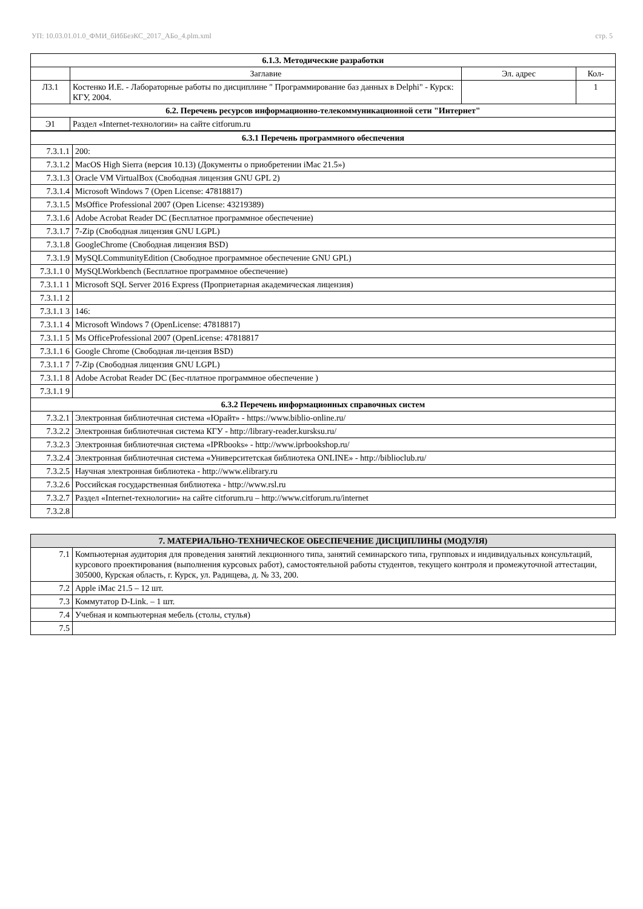УП: 10.03.01.01.0_ФМИ_бИбБезКС_2017_АБо_4.plm.xml стр. 5
| 6.1.3. Методические разработки | | | |
| --- | --- | --- | --- |
| | Заглавие | Эл. адрес | Кол- |
| Л3.1 | Костенко И.Е. - Лабораторные работы по дисциплине " Программирование баз данных в Delphi" - Курск: КГУ, 2004. | | 1 |
| 6.2. Перечень ресурсов информационно-телекоммуникационной сети "Интернет" | | | |
| Э1 | Раздел «Internet-технологии» на сайте citforum.ru | | |
| 6.3.1 Перечень программного обеспечения | |
| --- | --- |
| 7.3.1.1 | 200: |
| 7.3.1.2 | MacOS High Sierra (версия 10.13) (Документы о приобретении iMac 21.5») |
| 7.3.1.3 | Oracle VM VirtualBox (Свободная лицензия GNU GPL 2) |
| 7.3.1.4 | Microsoft Windows 7 (Open License: 47818817) |
| 7.3.1.5 | MsOffice Professional 2007 (Open License: 43219389) |
| 7.3.1.6 | Adobe Acrobat Reader DC (Бесплатное программное обеспечение) |
| 7.3.1.7 | 7-Zip (Свободная лицензия GNU LGPL) |
| 7.3.1.8 | GoogleChrome (Свободная лицензия BSD) |
| 7.3.1.9 | MySQLCommunityEdition (Свободное программное обеспечение GNU GPL) |
| 7.3.1.1 0 | MySQLWorkbench (Бесплатное программное обеспечение) |
| 7.3.1.1 1 | Microsoft SQL Server 2016 Express (Проприетарная академическая лицензия) |
| 7.3.1.1 2 | |
| 7.3.1.1 3 | 146: |
| 7.3.1.1 4 | Microsoft Windows 7 (OpenLicense: 47818817) |
| 7.3.1.1 5 | Ms OfficeProfessional 2007 (OpenLicense: 47818817 |
| 7.3.1.1 6 | Google Chrome (Свободная ли-цензия BSD) |
| 7.3.1.1 7 | 7-Zip (Свободная лицензия GNU LGPL) |
| 7.3.1.1 8 | Adobe Acrobat Reader DC (Бес-платное программное обеспечение ) |
| 7.3.1.1 9 | |
| 6.3.2 Перечень информационных справочных систем | |
| 7.3.2.1 | Электронная библиотечная система «Юрайт» - https://www.biblio-online.ru/ |
| 7.3.2.2 | Электронная библиотечная система КГУ - http://library-reader.kursksu.ru/ |
| 7.3.2.3 | Электронная библиотечная система «IPRbooks» - http://www.iprbookshop.ru/ |
| 7.3.2.4 | Электронная библиотечная система «Университетская библиотека ONLINE» - http://biblioclub.ru/ |
| 7.3.2.5 | Научная электронная библиотека - http://www.elibrary.ru |
| 7.3.2.6 | Российская государственная библиотека - http://www.rsl.ru |
| 7.3.2.7 | Раздел «Internet-технологии» на сайте citforum.ru – http://www.citforum.ru/internet |
| 7.3.2.8 | |
| 7. МАТЕРИАЛЬНО-ТЕХНИЧЕСКОЕ ОБЕСПЕЧЕНИЕ ДИСЦИПЛИНЫ (МОДУЛЯ) | |
| --- | --- |
| 7.1 | Компьютерная аудитория для проведения занятий лекционного типа, занятий семинарского типа, групповых и индивидуальных консультаций, курсового проектирования (выполнения курсовых работ), самостоятельной работы студентов, текущего контроля и промежуточной аттестации, 305000, Курская область, г. Курск, ул. Радищева, д. № 33, 200. |
| 7.2 | Apple iMac 21.5 – 12 шт. |
| 7.3 | Коммутатор D-Link. – 1 шт. |
| 7.4 | Учебная и компьютерная мебель (столы, стулья) |
| 7.5 | |